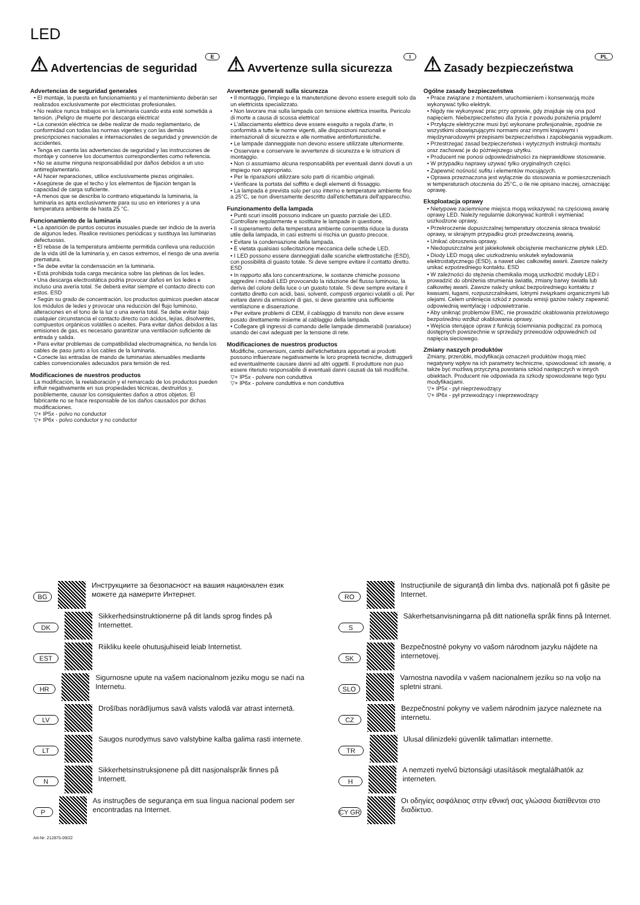LED
E
⚠ Advertencias de seguridad
Advertencias de seguridad generales
• El montaje, la puesta en funcionamiento y el mantenimiento deberán ser realizados exclusivamente por electricistas profesionales.
• No realice nunca trabajos en la luminaria cuando esta esté sometida a tensión. ¡Peligro de muerte por descarga eléctrica!
• La conexión eléctrica se debe realizar de modo reglamentario, de conformidad con todas las normas vigentes y con las demás prescripciones nacionales e internacionales de seguridad y prevención de accidentes.
• Tenga en cuenta las advertencias de seguridad y las instrucciones de montaje y conserve los documentos correspondientes como referencia.
• No se asume ninguna responsabilidad por daños debidos a un uso antirreglamentario.
• Al hacer reparaciones, utilice exclusivamente piezas originales.
• Asegúrese de que el techo y los elementos de fijación tengan la capacidad de carga suficiente.
• A menos que se describa lo contrario etiquetando la luminaria, la luminaria es apta exclusivamente para su uso en interiores y a una temperatura ambiente de hasta 25 °C.
Funcionamiento de la luminaria
• La aparición de puntos oscuros inusuales puede ser indicio de la avería de algunos ledes. Realice revisiones periódicas y sustituya las luminarias defectuosas.
• El rebase de la temperatura ambiente permitida conlleva una reducción de la vida útil de la luminaria y, en casos extremos, el riesgo de una avería prematura.
• Se debe evitar la condensación en la luminaria.
• Está prohibida toda carga mecánica sobre las pletinas de los ledes.
• Una descarga electrostática podría provocar daños en los ledes e incluso una avería total. Se deberá evitar siempre el contacto directo con estos. ESD
• Según su grado de concentración, los productos químicos pueden atacar los módulos de ledes y provocar una reducción del flujo luminoso, alteraciones en el tono de la luz o una avería total. Se debe evitar bajo cualquier circunstancia el contacto directo con ácidos, lejías, disolventes, compuestos orgánicos volátiles o aceites. Para evitar daños debidos a las emisiones de gas, es necesario garantizar una ventilación suficiente de entrada y salida.
• Para evitar problemas de compatibilidad electromagnética, no tienda los cables de paso junto a los cables de la luminaria.
• Conecte las entradas de mando de luminarias atenuables mediante cables convencionales adecuados para tensión de red.
Modificaciones de nuestros productos
La modificación, la reelaboración y el remarcado de los productos pueden influir negativamente en sus propiedades técnicas, destruirlos y, posiblemente, causar los consiguientes daños a otros objetos. El fabricante no se hace responsable de los daños causados por dichas modificaciones.
▽+ IP5x - polvo no conductor
▽+ IP6x - polvo conductor y no conductor
I
⚠ Avvertenze sulla sicurezza
Avvertenze generali sulla sicurezza
• Il montaggio, l'impiego e la manutenzione devono essere eseguiti solo da un elettricista specializzato.
• Non lavorare mai sulla lampada con tensione elettrica inserita. Pericolo di morte a causa di scossa elettrica!
• L'allacciamento elettrico deve essere eseguito a regola d'arte, in conformità a tutte le norme vigenti, alle disposizioni nazionali e internazionali di sicurezza e alle normative antinfortunistiche.
• Le lampade danneggiate non devono essere utilizzate ulteriormente.
• Osservare e conservare le avvertenze di sicurezza e le istruzioni di montaggio.
• Non ci assumiamo alcuna responsabilità per eventuali danni dovuti a un impiego non appropriato.
• Per le riparazioni utilizzare solo parti di ricambio originali.
• Verificare la portata del soffitto e degli elementi di fissaggio.
• La lampada è prevista solo per uso interno e temperature ambiente fino a 25°C, se non diversamente descritto dall'etichettatura dell'apparecchio.
Funzionamento della lampada
• Punti scuri insoliti possono indicare un guasto parziale dei LED. Controllare regolarmente e sostituire le lampade in questione.
• Il superamento della temperatura ambiente consentita riduce la durata utile della lampada, in casi estremi si rischia un guasto precoce.
• Evitare la condensazione della lampada.
• È vietata qualsiasi sollecitazione meccanica delle schede LED.
• I LED possono essere danneggiati dalle scariche elettrostatiche (ESD), con possibilità di guasto totale. Si deve sempre evitare il contatto diretto. ESD
• In rapporto alla loro concentrazione, le sostanze chimiche possono aggredire i moduli LED provocando la riduzione del flusso luminoso, la deriva del colore della luce o un guasto totale. Si deve sempre evitare il contatto diretto con acidi, basi, solventi, composti organici volatili o oli. Per evitare danni da emissioni di gas, si deve garantire una sufficiente ventilazione e disaerazione.
• Per evitare problemi di CEM, il cablaggio di transito non deve essere posato direttamente insieme al cablaggio della lampada.
• Collegare gli ingressi di comando delle lampade dimmerabili (varialuce) usando dei cavi adeguati per la tensione di rete.
Modificaciones de nuestros productos
Modifiche, conversioni, cambi dell'etichettatura apportati ai prodotti possono influenzare negativamente le loro proprietà tecniche, distruggerli ed eventualmente causare danni ad altri oggetti. Il produttore non può essere ritenuto responsabile di eventuali danni causati da tali modifiche.
▽+ IP5x - polvere non conduttiva
▽+ IP6x - polvere conduttiva e non conduttiva
PL
⚠ Zasady bezpieczeństwa
Ogólne zasady bezpieczeństwa
• Prace związane z montażem, uruchomieniem i konserwacją może wykonywać tylko elektryk.
• Nigdy nie wykonywać prac przy oprawie, gdy znajduje się ona pod napięciem. Niebezpieczeństwo dla życia z powodu porażenia prądem!
• Przyłącze elektryczne musi być wykonane profesjonalnie, zgodnie ze wszystkimi obowiązującymi normami oraz innymi krajowymi i międzynarodowymi przepisami bezpieczeństwa i zapobiegania wypadkom.
• Przestrzegać zasad bezpieczeństwa i wytycznych instrukcji montażu oraz zachować je do późniejszego użytku.
• Producent nie ponosi odpowiedzialności za nieprawidłowe stosowanie.
• W przypadku naprawy używać tylko oryginalnych części.
• Zapewnić nośność sufitu i elementów mocujących.
• Oprawa przeznaczona jest wyłącznie do stosowania w pomieszczeniach w temperaturach otoczenia do 25°C, o ile nie opisano inaczej, oznaczając oprawę.
Eksploatacja oprawy
• Nietypowe zaciemnione miejsca mogą wskazywać na częściową awarię oprawy LED. Należy regularnie dokonywać kontroli i wymieniać uszkodzone oprawy,
• Przekroczenie dopuszczalnej temperatury otoczenia skraca trwałość oprawy, w skrajnym przypadku grozi przedwczesną awarią.
• Unikać obroszenia oprawy.
• Niedopuszczalne jest jakiekolwiek obciążenie mechaniczne płytek LED.
• Diody LED mogą ulec uszkodzeniu wskutek wyładowania elektrostatycznego (ESD), a nawet ulec całkowitej awarii. Zawsze należy unikać ezpośredniego kontaktu. ESD
• W zależności do stężenia chemikalia mogą uszkodzić moduły LED i prowadzić do obniżenia strumienia światła, zmiany barwy światła lub całkowitej awarii. Zawsze należy unikać bezpośredniego kontaktu z kwasami, ługami, rozpuszczalnikami, lotnymi związkami organicznymi lub olejami. Celem uniknięcia szkód z powodu emisji gazów należy zapewnić odpowiednią wentylację i odpowietrzanie.
• Aby uniknąć problemów EMC, nie prowadzić okablowania przelotowego bezpośrednio wzdłuż okablowania oprawy.
• Wejścia sterujące opraw z funkcją ściemniania podłączać za pomocą dostępnych powszechnie w sprzedaży przewodów odpowiednich od napięcia sieciowego.
Zmiany naszych produktów
Zmiany, przeróbki, modyfikacja oznaczeń produktów mogą mieć negatywny wpływ na ich parametry techniczne, spowodować ich awarię, a także być możliwą przyczyną powstania szkód następczych w innych obiektach. Producent nie odpowiada za szkody spowodowane tego typu modyfikacjami.
▽+ IP5x - pył nieprzewodzący
▽+ IP6x - pył przewodzący i nieprzewodzący
BG Инструкциите за безопасност на вашия национален език можете да намерите Интернет.
DK Sikkerhedsinstruktionerne på dit lands sprog findes på Internettet.
EST Riikliku keele ohutusjuhiseid leiab Internetist.
HR Sigurnosne upute na vašem nacionalnom jeziku mogu se naći na Internetu.
LV Drošības norādījumus savā valsts valodā var atrast internetā.
LT Saugos nurodymus savo valstybine kalba galima rasti internete.
N Sikkerhetsinstruksjonene på ditt nasjonalspråk finnes på Internett.
P As instruções de segurança em sua língua nacional podem ser encontradas na Internet.
RO Instrucțiunile de siguranță din limba dvs. națională pot fi găsite pe Internet.
S Säkerhetsanvisningarna på ditt nationella språk finns på Internet.
SK Bezpečnostné pokyny vo vašom národnom jazyku nájdete na internetovej.
SLO Varnostna navodila v vašem nacionalnem jeziku so na voljo na spletni strani.
CZ Bezpečnostní pokyny ve vašem národním jazyce naleznete na internetu.
TR Ulusal dilinizdeki güvenlik talimatları internette.
H A nemzeti nyelvű biztonsági utasítások megtalálhatók az interneten.
CY GR Οι οδηγίες ασφάλειας στην εθνική σας γλώσσα διατίθενται στο διαδίκτυο.
Art-Nr: 212875-09/22